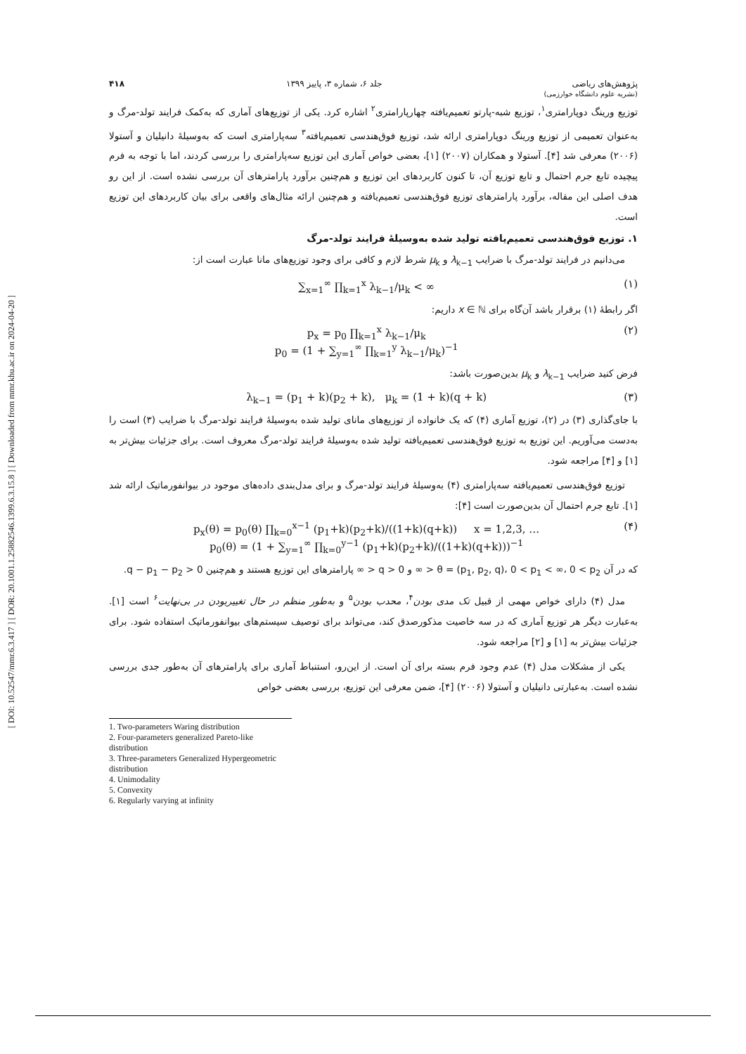[ DOI: 10.52547/mmr.6.3.417 ] [ DOR: 20.1001.1.25882546.1399.6.3.15.8 ] [ Downloaded from mmr.khu.ac.ir on 2024-04-20 ]
پژوهش‌های ریاضی
(نشریه علوم دانشگاه خوارزمی) جلد ۶، شماره ۳، پاییز ۱۳۹۹ ۴۱۸
توزیع ورینگ دوپارامتری<sup>۱</sup>، توزیع شبه-پارتو تعمیم‌یافته چهارپارامتری<sup>۲</sup> اشاره کرد. یکی از توزیع‌های آماری که به‌کمک فرایند تولد-مرگ و به‌عنوان تعمیمی از توزیع ورینگ دوپارامتری ارائه شد، توزیع فوق‌هندسی تعمیم‌یافته<sup>۳</sup> سه‌پارامتری است که به‌وسیلهٔ دانیلیان و آستولا (۲۰۰۶) معرفی شد [۴]. آستولا و همکاران (۲۰۰۷) [۱]، بعضی خواص آماری این توزیع سه‌پارامتری را بررسی کردند، اما با توجه به فرم پیچیده تابع جرم احتمال و تابع توزیع آن، تا کنون کاربردهای این توزیع و هم‌چنین برآورد پارامترهای آن بررسی نشده است. از این رو هدف اصلی این مقاله، برآورد پارامترهای توزیع فوق‌هندسی تعمیم‌یافته و هم‌چنین ارائه مثال‌های واقعی برای بیان کاربردهای این توزیع است.
۱. توزیع فوق‌هندسی تعمیم‌یافته تولید شده به‌وسیلهٔ فرایند تولد-مرگ
می‌دانیم در فرایند تولد-مرگ با ضرایب λ<sub>k−1</sub> و μ<sub>k</sub> شرط لازم و کافی برای وجود توزیع‌های مانا عبارت است از:
(۱) ∑<sub>x=1</sub><sup>∞</sup> ∏<sub>k=1</sub><sup>x</sup> λ<sub>k−1</sub>/μ<sub>k</sub> < ∞
اگر رابطهٔ (۱) برقرار باشد آن‌گاه برای x ∈ ℕ داریم:
(۲) p<sub>x</sub> = p<sub>0</sub> ∏<sub>k=1</sub><sup>x</sup> λ<sub>k−1</sub>/μ<sub>k</sub>
p<sub>0</sub> = (1 + ∑<sub>y=1</sub><sup>∞</sup> ∏<sub>k=1</sub><sup>y</sup> λ<sub>k−1</sub>/μ<sub>k</sub>)<sup>−1</sup>
فرض کنید ضرایب λ<sub>k−1</sub> و μ<sub>k</sub> بدین‌صورت باشد:
(۳) λ<sub>k−1</sub> = (p<sub>1</sub> + k)(p<sub>2</sub> + k), μ<sub>k</sub> = (1 + k)(q + k)
با جای‌گذاری (۳) در (۲)، توزیع آماری (۴) که یک خانواده از توزیع‌های مانای تولید شده به‌وسیلهٔ فرایند تولد-مرگ با ضرایب (۳) است را به‌دست می‌آوریم. این توزیع به توزیع فوق‌هندسی تعمیم‌یافته تولید شده به‌وسیلهٔ فرایند تولد-مرگ معروف است. برای جزئیات بیش‌تر به [۱] و [۴] مراجعه شود.
توزیع فوق‌هندسی تعمیم‌یافته سه‌پارامتری (۴) به‌وسیلهٔ فرایند تولد-مرگ و برای مدل‌بندی داده‌های موجود در بیوانفورماتیک ارائه شد [۱]. تابع جرم احتمال آن بدین‌صورت است [۴]:
(۴) p<sub>x</sub>(θ) = p<sub>0</sub>(θ) ∏<sub>k=0</sub><sup>x−1</sup> (p<sub>1</sub>+k)(p<sub>2</sub>+k)/((1+k)(q+k)) x = 1,2,3, …
p<sub>0</sub>(θ) = (1 + ∑<sub>y=1</sub><sup>∞</sup> ∏<sub>k=0</sub><sup>y−1</sup> (p<sub>1</sub>+k)(p<sub>2</sub>+k)/((1+k)(q+k)))<sup>−1</sup>
که در آن θ = (p<sub>1</sub>, p<sub>2</sub>, q)، 0 < p<sub>1</sub> < ∞، 0 < p<sub>2</sub> < ∞ و 0 < q < ∞ پارامترهای این توزیع هستند و هم‌چنین q − p<sub>1</sub> − p<sub>2</sub> > 0.
مدل (۴) دارای خواص مهمی از قبیل تک مدی بودن<sup>۴</sup>، محدب بودن<sup>۵</sup> و به‌طور منظم در حال تغییربودن در بی‌نهایت<sup>۶</sup> است [۱]. به‌عبارت دیگر هر توزیع آماری که در سه خاصیت مذکورصدق کند، می‌تواند برای توصیف سیستم‌های بیوانفورماتیک استفاده شود. برای جزئیات بیش‌تر به [۱] و [۲] مراجعه شود.
یکی از مشکلات مدل (۴) عدم وجود فرم بسته برای آن است. از این‌رو، استنباط آماری برای پارامترهای آن به‌طور جدی بررسی نشده است. به‌عبارتی دانیلیان و آستولا (۲۰۰۶) [۴]، ضمن معرفی این توزیع، بررسی بعضی خواص
1. Two-parameters Waring distribution
2. Four-parameters generalized Pareto-like distribution
3. Three-parameters Generalized Hypergeometric distribution
4. Unimodality
5. Convexity
6. Regularly varying at infinity